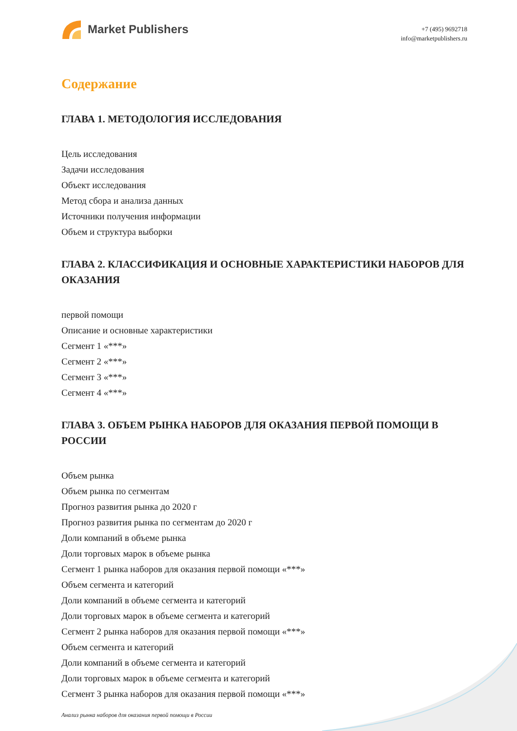Market Publishers
+7 (495) 9692718
info@marketpublishers.ru
Содержание
ГЛАВА 1. МЕТОДОЛОГИЯ ИССЛЕДОВАНИЯ
Цель исследования
Задачи исследования
Объект исследования
Метод сбора и анализа данных
Источники получения информации
Объем и структура выборки
ГЛАВА 2. КЛАССИФИКАЦИЯ И ОСНОВНЫЕ ХАРАКТЕРИСТИКИ НАБОРОВ ДЛЯ ОКАЗАНИЯ
первой помощи
Описание и основные характеристики
Сегмент 1 «***»
Сегмент 2 «***»
Сегмент 3 «***»
Сегмент 4 «***»
ГЛАВА 3. ОБЪЕМ РЫНКА НАБОРОВ ДЛЯ ОКАЗАНИЯ ПЕРВОЙ ПОМОЩИ В РОССИИ
Объем рынка
Объем рынка по сегментам
Прогноз развития рынка до 2020 г
Прогноз развития рынка по сегментам до 2020 г
Доли компаний в объеме рынка
Доли торговых марок в объеме рынка
Сегмент 1 рынка наборов для оказания первой помощи «***»
Объем сегмента и категорий
Доли компаний в объеме сегмента и категорий
Доли торговых марок в объеме сегмента и категорий
Сегмент 2 рынка наборов для оказания первой помощи «***»
Объем сегмента и категорий
Доли компаний в объеме сегмента и категорий
Доли торговых марок в объеме сегмента и категорий
Сегмент 3 рынка наборов для оказания первой помощи «***»
Анализ рынка наборов для оказания первой помощи в России